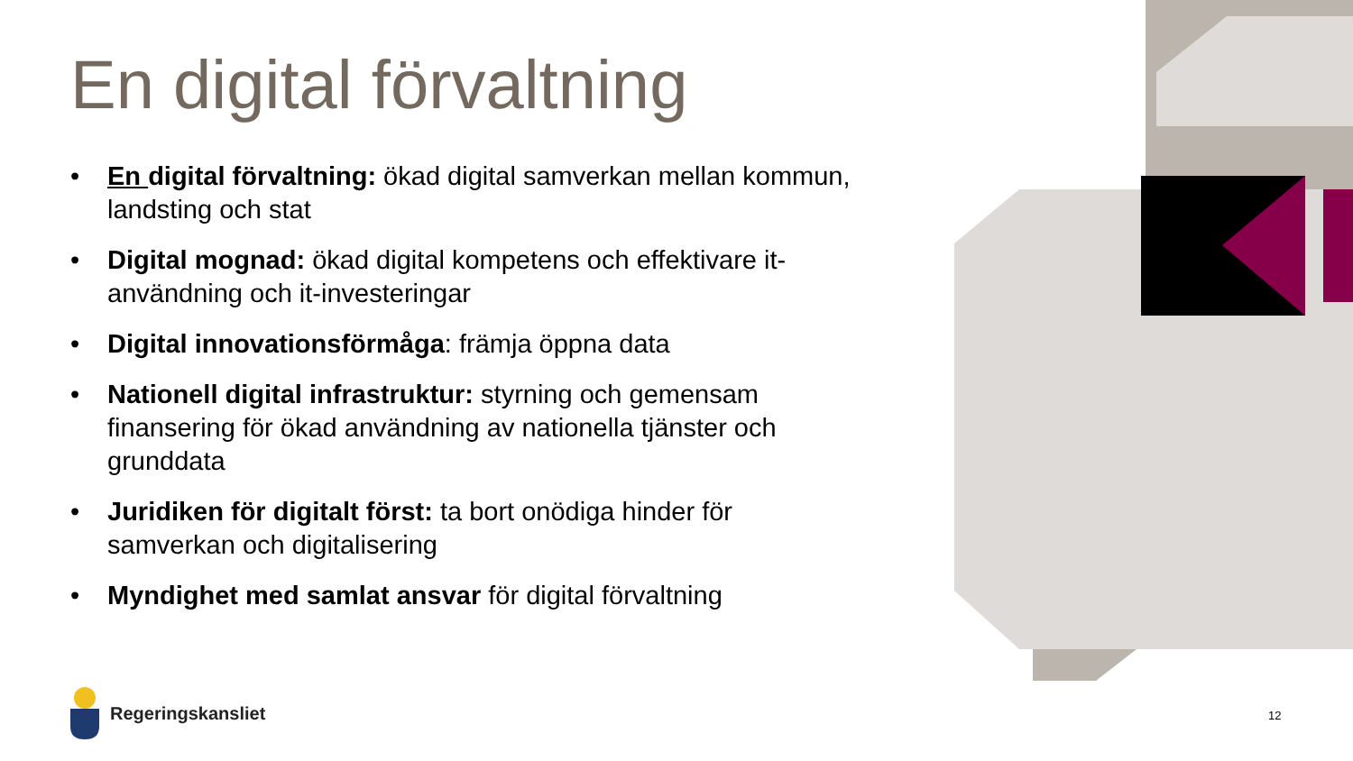En digital förvaltning
• En digital förvaltning: ökad digital samverkan mellan kommun, landsting och stat
• Digital mognad: ökad digital kompetens och effektivare it-användning och it-investeringar
• Digital innovationsförmåga: främja öppna data
• Nationell digital infrastruktur: styrning och gemensam finansering för ökad användning av nationella tjänster och grunddata
• Juridiken för digitalt först: ta bort onödiga hinder för samverkan och digitalisering
• Myndighet med samlat ansvar för digital förvaltning
Regeringskansliet
12